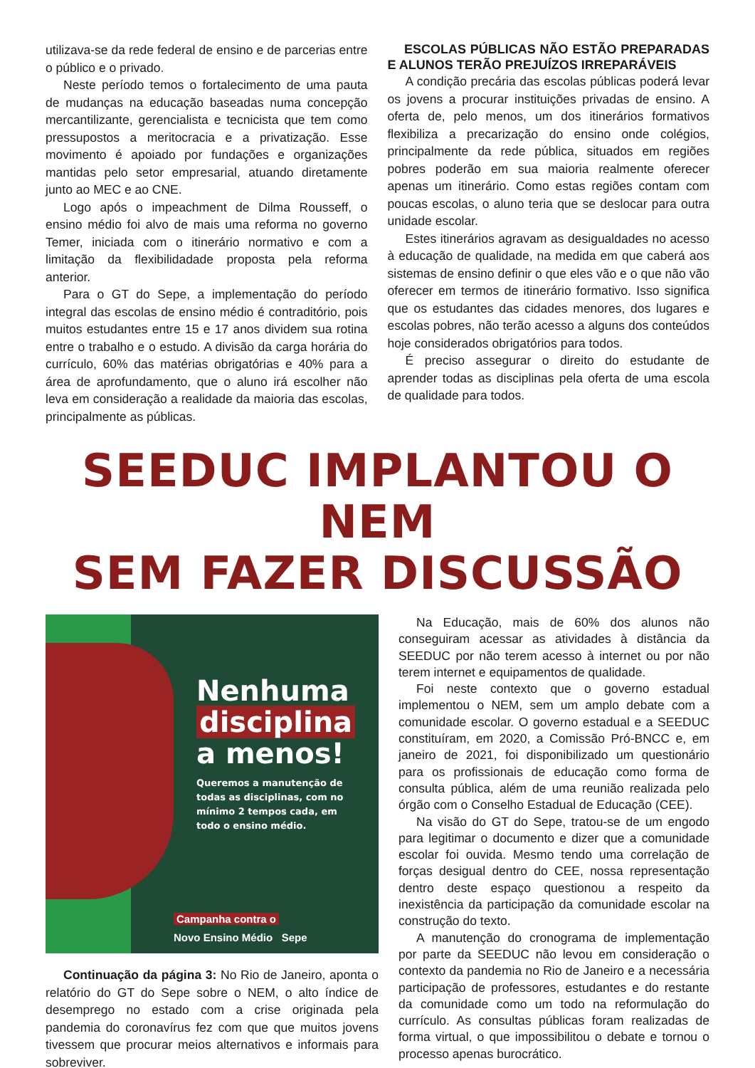utilizava-se da rede federal de ensino e de parcerias entre o público e o privado.
Neste período temos o fortalecimento de uma pauta de mudanças na educação baseadas numa concepção mercantilizante, gerencialista e tecnicista que tem como pressupostos a meritocracia e a privatização. Esse movimento é apoiado por fundações e organizações mantidas pelo setor empresarial, atuando diretamente junto ao MEC e ao CNE.
Logo após o impeachment de Dilma Rousseff, o ensino médio foi alvo de mais uma reforma no governo Temer, iniciada com o itinerário normativo e com a limitação da flexibilidadade proposta pela reforma anterior.
Para o GT do Sepe, a implementação do período integral das escolas de ensino médio é contraditório, pois muitos estudantes entre 15 e 17 anos dividem sua rotina entre o trabalho e o estudo. A divisão da carga horária do currículo, 60% das matérias obrigatórias e 40% para a área de aprofundamento, que o aluno irá escolher não leva em consideração a realidade da maioria das escolas, principalmente as públicas.
ESCOLAS PÚBLICAS NÃO ESTÃO PREPARADAS E ALUNOS TERÃO PREJUÍZOS IRREPARÁVEIS
A condição precária das escolas públicas poderá levar os jovens a procurar instituições privadas de ensino. A oferta de, pelo menos, um dos itinerários formativos flexibiliza a precarização do ensino onde colégios, principalmente da rede pública, situados em regiões pobres poderão em sua maioria realmente oferecer apenas um itinerário. Como estas regiões contam com poucas escolas, o aluno teria que se deslocar para outra unidade escolar.
Estes itinerários agravam as desigualdades no acesso à educação de qualidade, na medida em que caberá aos sistemas de ensino definir o que eles vão e o que não vão oferecer em termos de itinerário formativo. Isso significa que os estudantes das cidades menores, dos lugares e escolas pobres, não terão acesso a alguns dos conteúdos hoje considerados obrigatórios para todos.
É preciso assegurar o direito do estudante de aprender todas as disciplinas pela oferta de uma escola de qualidade para todos.
SEEDUC IMPLANTOU O NEM
SEM FAZER DISCUSSÃO
Nenhuma
disciplina
a menos!
Queremos a manutenção de
todas as disciplinas, com no
mínimo 2 tempos cada, em
todo o ensino médio.
Campanha contra o
Novo Ensino Médio Sepe
Continuação da página 3: No Rio de Janeiro, aponta o relatório do GT do Sepe sobre o NEM, o alto índice de desemprego no estado com a crise originada pela pandemia do coronavírus fez com que que muitos jovens tivessem que procurar meios alternativos e informais para sobreviver.
Na Educação, mais de 60% dos alunos não conseguiram acessar as atividades à distância da SEEDUC por não terem acesso à internet ou por não terem internet e equipamentos de qualidade.
Foi neste contexto que o governo estadual implementou o NEM, sem um amplo debate com a comunidade escolar. O governo estadual e a SEEDUC constituíram, em 2020, a Comissão Pró-BNCC e, em janeiro de 2021, foi disponibilizado um questionário para os profissionais de educação como forma de consulta pública, além de uma reunião realizada pelo órgão com o Conselho Estadual de Educação (CEE).
Na visão do GT do Sepe, tratou-se de um engodo para legitimar o documento e dizer que a comunidade escolar foi ouvida. Mesmo tendo uma correlação de forças desigual dentro do CEE, nossa representação dentro deste espaço questionou a respeito da inexistência da participação da comunidade escolar na construção do texto.
A manutenção do cronograma de implementação por parte da SEEDUC não levou em consideração o contexto da pandemia no Rio de Janeiro e a necessária participação de professores, estudantes e do restante da comunidade como um todo na reformulação do currículo. As consultas públicas foram realizadas de forma virtual, o que impossibilitou o debate e tornou o processo apenas burocrático.